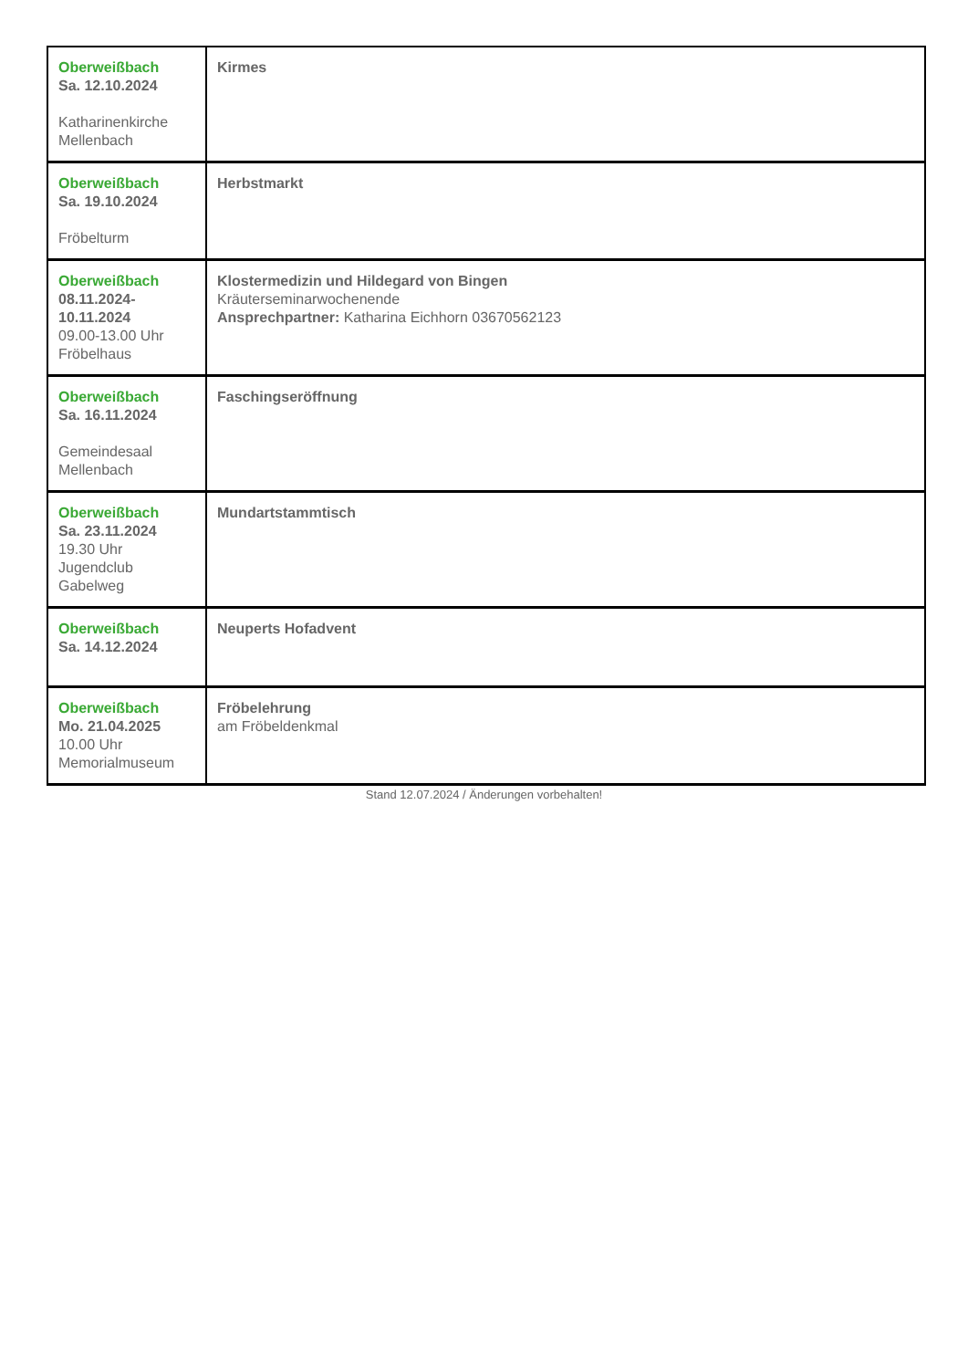| Oberweißbach Sa. 12.10.2024 Katharinenkirche Mellenbach | Kirmes |
| Oberweißbach Sa. 19.10.2024 Fröbelturm | Herbstmarkt |
| Oberweißbach 08.11.2024-10.11.2024 09.00-13.00 Uhr Fröbelhaus | Klostermedizin und Hildegard von Bingen Kräuterseminarwochenende Ansprechpartner: Katharina Eichhorn 03670562123 |
| Oberweißbach Sa. 16.11.2024 Gemeindesaal Mellenbach | Faschingseröffnung |
| Oberweißbach Sa. 23.11.2024 19.30 Uhr Jugendclub Gabelweg | Mundartstammtisch |
| Oberweißbach Sa. 14.12.2024 | Neuperts Hofadvent |
| Oberweißbach Mo. 21.04.2025 10.00 Uhr Memorialmuseum | Fröbelehrung am Fröbeldenkmal |
Stand 12.07.2024 / Änderungen vorbehalten!